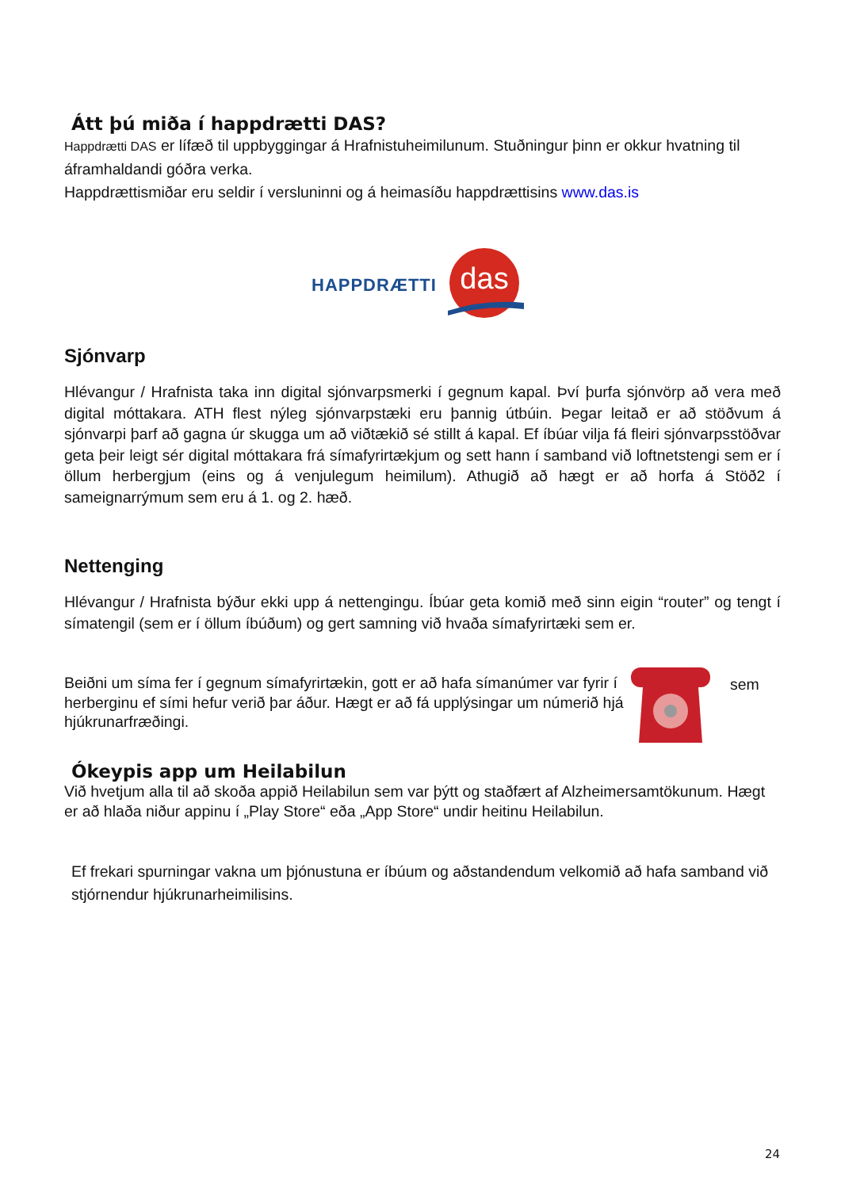Átt þú miða í happdrætti DAS?
Happdrætti DAS er lífæð til uppbyggingar á Hrafnistuheimilunum. Stuðningur þinn er okkur hvatning til áframhaldandi góðra verka.
Happdrættismiðar eru seldir í versluninni og á heimasíðu happdrættisins www.das.is
HAPPDRÆTTI
das
Sjónvarp
Hlévangur / Hrafnista taka inn digital sjónvarpsmerki í gegnum kapal. Því þurfa sjónvörp að vera með digital móttakara. ATH flest nýleg sjónvarpstæki eru þannig útbúin. Þegar leitað er að stöðvum á sjónvarpi þarf að gagna úr skugga um að viðtækið sé stillt á kapal. Ef íbúar vilja fá fleiri sjónvarpsstöðvar geta þeir leigt sér digital móttakara frá símafyrirtækjum og sett hann í samband við loftnetstengi sem er í öllum herbergjum (eins og á venjulegum heimilum). Athugið að hægt er að horfa á Stöð2 í sameignarrýmum sem eru á 1. og 2. hæð.
Nettenging
Hlévangur / Hrafnista býður ekki upp á nettengingu. Íbúar geta komið með sinn eigin “router” og tengt í símatengil (sem er í öllum íbúðum) og gert samning við hvaða símafyrirtæki sem er.
Beiðni um síma fer í gegnum símafyrirtækin, gott er að hafa símanúmer var fyrir í herberginu ef sími hefur verið þar áður. Hægt er að fá upplýsingar um númerið hjá hjúkrunarfræðingi.
sem
Ókeypis app um Heilabilun
Við hvetjum alla til að skoða appið Heilabilun sem var þýtt og staðfært af Alzheimersamtökunum. Hægt er að hlaða niður appinu í „Play Store“ eða „App Store“ undir heitinu Heilabilun.
Ef frekari spurningar vakna um þjónustuna er íbúum og aðstandendum velkomið að hafa samband við stjórnendur hjúkrunarheimilisins.
24